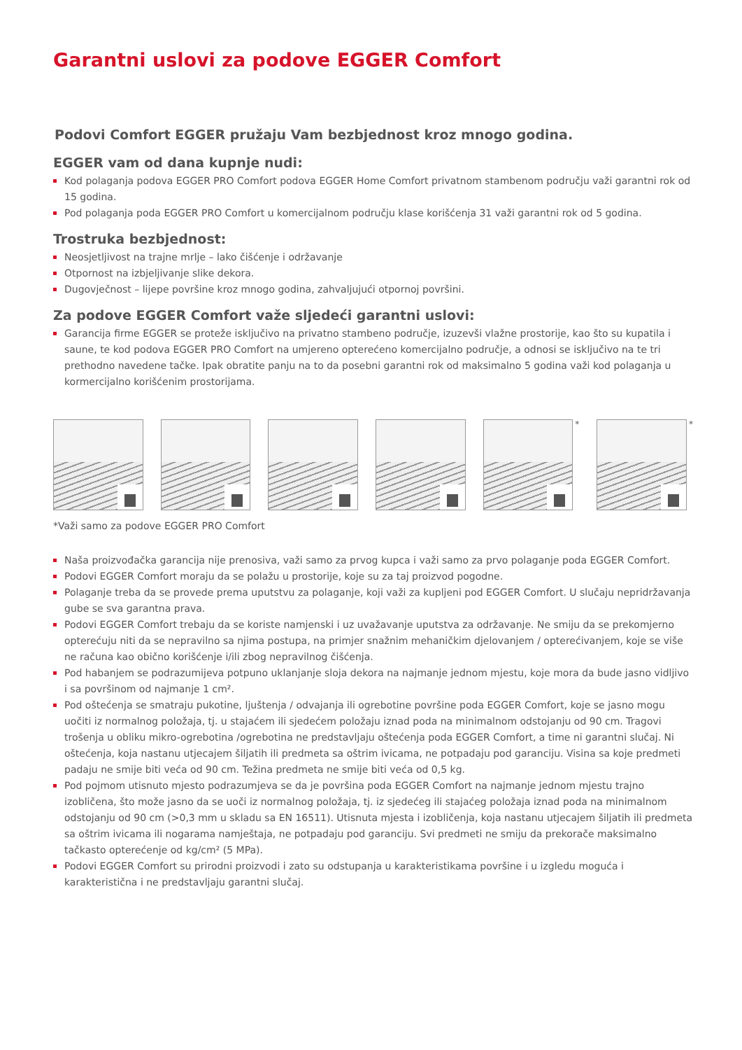Garantni uslovi za podove EGGER Comfort
Podovi Comfort EGGER pružaju Vam bezbjednost kroz mnogo godina.
EGGER vam od dana kupnje nudi:
Kod polaganja podova EGGER PRO Comfort podova EGGER Home Comfort privatnom stambenom području važi garantni rok od 15 godina.
Pod polaganja poda EGGER PRO Comfort u komercijalnom području klase korišćenja 31 važi garantni rok od 5 godina.
Trostruka bezbjednost:
Neosjetljivost na trajne mrlje – lako čišćenje i održavanje
Otpornost na izbjeljivanje slike dekora.
Dugovječnost – lijepe površine kroz mnogo godina, zahvaljujući otpornoj površini.
Za podove EGGER Comfort važe sljedeći garantni uslovi:
Garancija firme EGGER se proteže isključivo na privatno stambeno područje, izuzevši vlažne prostorije, kao što su kupatila i saune, te kod podova EGGER PRO Comfort na umjereno opterećeno komercijalno područje, a odnosi se isključivo na te tri prethodno navedene tačke. Ipak obratite panju na to da posebni garantni rok od maksimalno 5 godina važi kod polaganja u kormercijalno korišćenim prostorijama.
* *
*Važi samo za podove EGGER PRO Comfort
Naša proizvođačka garancija nije prenosiva, važi samo za prvog kupca i važi samo za prvo polaganje poda EGGER Comfort.
Podovi EGGER Comfort moraju da se polažu u prostorije, koje su za taj proizvod pogodne.
Polaganje treba da se provede prema uputstvu za polaganje, koji važi za kupljeni pod EGGER Comfort. U slučaju nepridržavanja gube se sva garantna prava.
Podovi EGGER Comfort trebaju da se koriste namjenski i uz uvažavanje uputstva za održavanje. Ne smiju da se prekomjerno opterećuju niti da se nepravilno sa njima postupa, na primjer snažnim mehaničkim djelovanjem / opterećivanjem, koje se više ne računa kao obično korišćenje i/ili zbog nepravilnog čišćenja.
Pod habanjem se podrazumijeva potpuno uklanjanje sloja dekora na najmanje jednom mjestu, koje mora da bude jasno vidljivo i sa površinom od najmanje 1 cm².
Pod oštećenja se smatraju pukotine, ljuštenja / odvajanja ili ogrebotine površine poda EGGER Comfort, koje se jasno mogu uočiti iz normalnog položaja, tj. u stajaćem ili sjedećem položaju iznad poda na minimalnom odstojanju od 90 cm. Tragovi trošenja u obliku mikro-ogrebotina /ogrebotina ne predstavljaju oštećenja poda EGGER Comfort, a time ni garantni slučaj. Ni oštećenja, koja nastanu utjecajem šiljatih ili predmeta sa oštrim ivicama, ne potpadaju pod garanciju. Visina sa koje predmeti padaju ne smije biti veća od 90 cm. Težina predmeta ne smije biti veća od 0,5 kg.
Pod pojmom utisnuto mjesto podrazumjeva se da je površina poda EGGER Comfort na najmanje jednom mjestu trajno izobličena, što može jasno da se uoči iz normalnog položaja, tj. iz sjedećeg ili stajaćeg položaja iznad poda na minimalnom odstojanju od 90 cm (>0,3 mm u skladu sa EN 16511). Utisnuta mjesta i izobličenja, koja nastanu utjecajem šiljatih ili predmeta sa oštrim ivicama ili nogarama namještaja, ne potpadaju pod garanciju. Svi predmeti ne smiju da prekorače maksimalno tačkasto opterećenje od kg/cm² (5 MPa).
Podovi EGGER Comfort su prirodni proizvodi i zato su odstupanja u karakteristikama površine i u izgledu moguća i karakteristična i ne predstavljaju garantni slučaj.